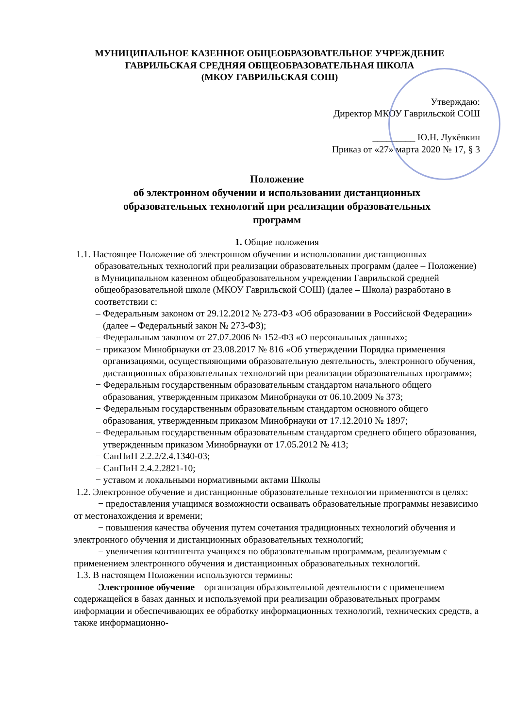МУНИЦИПАЛЬНОЕ КАЗЕННОЕ ОБЩЕОБРАЗОВАТЕЛЬНОЕ УЧРЕЖДЕНИЕ
ГАВРИЛЬСКАЯ СРЕДНЯЯ ОБЩЕОБРАЗОВАТЕЛЬНАЯ ШКОЛА
(МКОУ ГАВРИЛЬСКАЯ СОШ)
Утверждаю:
Директор МКОУ Гаврильской СОШ
_________ Ю.Н. Лукёвкин
Приказ от «27» марта 2020 № 17, § 3
Положение
об электронном обучении и использовании дистанционных
образовательных технологий при реализации образовательных
программ
1. Общие положения
1.1. Настоящее Положение об электронном обучении и использовании дистанционных образовательных технологий при реализации образовательных программ (далее – Положение) в Муниципальном казенном общеобразовательном учреждении Гаврильской средней общеобразовательной школе (МКОУ Гаврильской СОШ) (далее – Школа) разработано в соответствии с:
– Федеральным законом от 29.12.2012 № 273-ФЗ «Об образовании в Российской Федерации» (далее – Федеральный закон № 273-ФЗ);
− Федеральным законом от 27.07.2006 № 152-ФЗ «О персональных данных»;
− приказом Минобрнауки от 23.08.2017 № 816 «Об утверждении Порядка применения организациями, осуществляющими образовательную деятельность, электронного обучения, дистанционных образовательных технологий при реализации образовательных программ»;
− Федеральным государственным образовательным стандартом начального общего образования, утвержденным приказом Минобрнауки от 06.10.2009 № 373;
− Федеральным государственным образовательным стандартом основного общего образования, утвержденным приказом Минобрнауки от 17.12.2010 № 1897;
− Федеральным государственным образовательным стандартом среднего общего образования, утвержденным приказом Минобрнауки от 17.05.2012 № 413;
− СанПиН 2.2.2/2.4.1340-03;
− СанПиН 2.4.2.2821-10;
− уставом и локальными нормативными актами Школы
1.2. Электронное обучение и дистанционные образовательные технологии применяются в целях:
− предоставления учащимся возможности осваивать образовательные программы независимо от местонахождения и времени;
− повышения качества обучения путем сочетания традиционных технологий обучения и электронного обучения и дистанционных образовательных технологий;
− увеличения контингента учащихся по образовательным программам, реализуемым с применением электронного обучения и дистанционных образовательных технологий.
1.3. В настоящем Положении используются термины:
Электронное обучение – организация образовательной деятельности с применением содержащейся в базах данных и используемой при реализации образовательных программ информации и обеспечивающих ее обработку информационных технологий, технических средств, а также информационно-